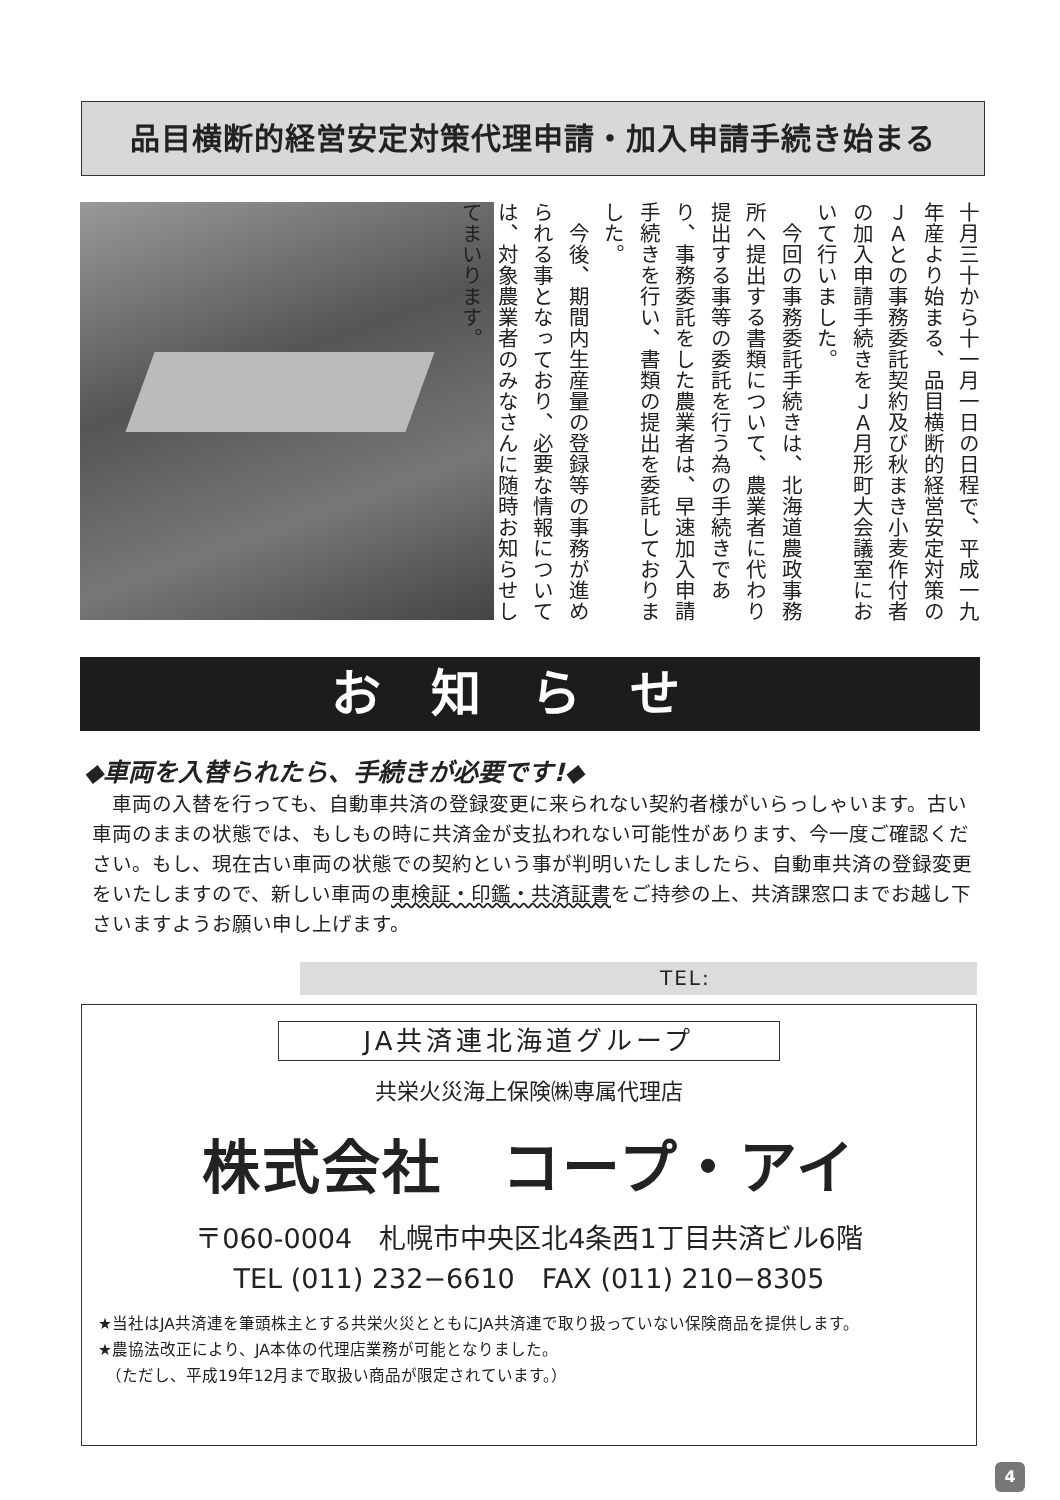品目横断的経営安定対策代理申請・加入申請手続き始まる
十月三十から十一月一日の日程で、平成一九年産より始まる、品目横断的経営安定対策のＪＡとの事務委託契約及び秋まき小麦作付者の加入申請手続きをＪＡ月形町大会議室において行いました。
　今回の事務委託手続きは、北海道農政事務所へ提出する書類について、農業者に代わり提出する事等の委託を行う為の手続きであり、事務委託をした農業者は、早速加入申請手続きを行い、書類の提出を委託しておりました。
　今後、期間内生産量の登録等の事務が進められる事となっており、必要な情報については、対象農業者のみなさんに随時お知らせしてまいります。
お知らせ
◆車両を入替られたら、手続きが必要です!◆
　車両の入替を行っても、自動車共済の登録変更に来られない契約者様がいらっしゃいます。古い車両のままの状態では、もしもの時に共済金が支払われない可能性があります、今一度ご確認ください。もし、現在古い車両の状態での契約という事が判明いたしましたら、自動車共済の登録変更をいたしますので、新しい車両の車検証・印鑑・共済証書をご持参の上、共済課窓口までお越し下さいますようお願い申し上げます。
TEL:
JA共済連北海道グループ
共栄火災海上保険㈱専属代理店
株式会社　コープ・アイ
〒060-0004　札幌市中央区北4条西1丁目共済ビル6階
TEL (011) 232−6610　FAX (011) 210−8305
★当社はJA共済連を筆頭株主とする共栄火災とともにJA共済連で取り扱っていない保険商品を提供します。
★農協法改正により、JA本体の代理店業務が可能となりました。
　（ただし、平成19年12月まで取扱い商品が限定されています。）
4